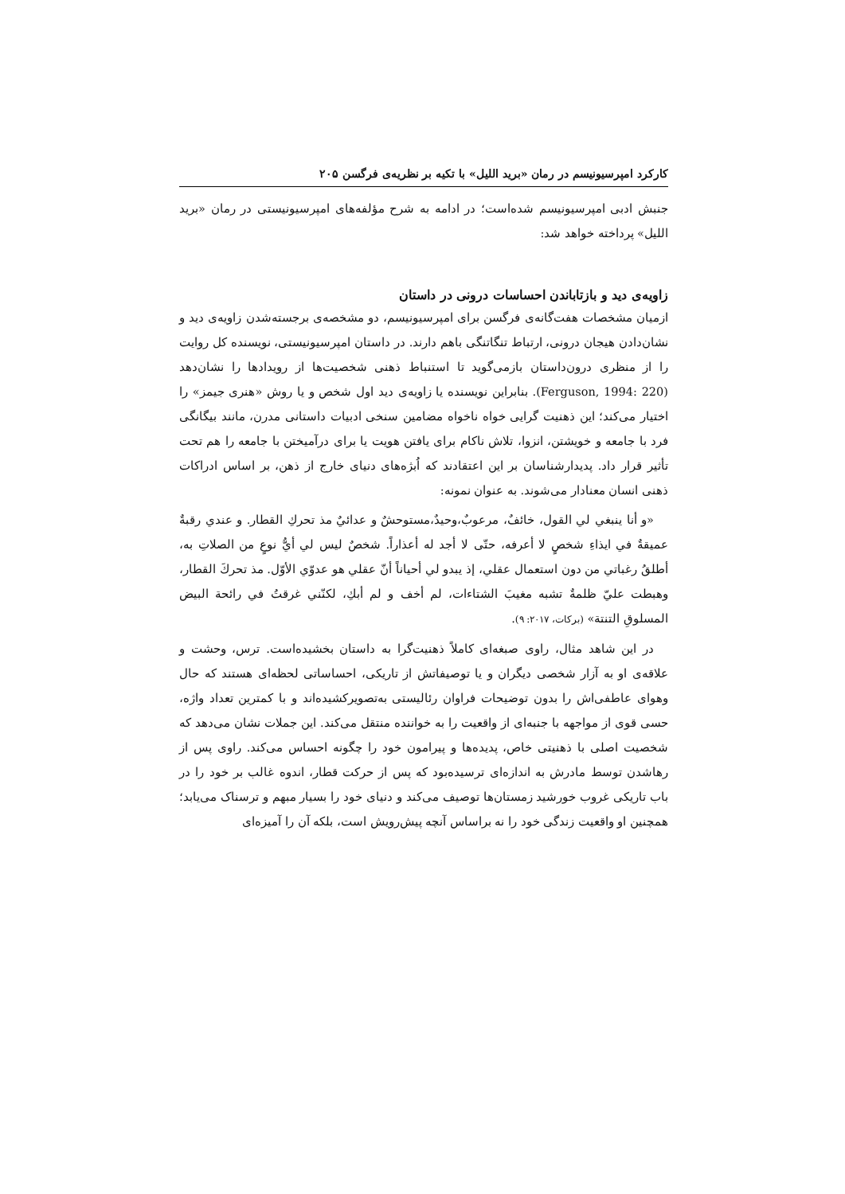کارکرد امپرسیونیسم در رمان «برید اللیل» با تکیه بر نظریه‌ی فرگسن ۲۰۵
جنبش ادبی امپرسیونیسم شده‌است؛ در ادامه به شرح مؤلفه‌های امپرسیونیستی در رمان «برید اللیل» پرداخته خواهد شد:
زاویه‌ی دید و بازتاباندن احساسات درونی در داستان
ازمیان مشخصات هفت‌گانه‌ی فرگسن برای امپرسیونیسم، دو مشخصه‌ی برجسته‌شدن زاویه‌ی دید و نشان‌دادن هیجان درونی، ارتباط تنگاتنگی باهم دارند. در داستان امپرسیونیستی، نویسنده کل روایت را از منظری درون‌داستان بازمی‌گوید تا استنباط ذهنی شخصیت‌ها از رویدادها را نشان‌دهد (Ferguson, 1994: 220). بنابراین نویسنده یا زاویه‌ی دید اول شخص و یا روش «هنری جیمز» را اختیار می‌کند؛ این ذهنیت گرایی خواه ناخواه مضامین سنخی ادبیات داستانی مدرن، مانند بیگانگی فرد با جامعه و خویشتن، انزوا، تلاش ناکام برای یافتن هویت یا برای درآمیختن با جامعه را هم تحت تأثیر قرار داد. پدیدارشناسان بر این اعتقادند که اُبژه‌های دنیای خارج از ذهن، بر اساس ادراکات ذهنی انسان معنادار می‌شوند. به عنوان نمونه:
«و أنا ينبغي لي القول، خائفٌ، مرعوبٌ،وحيدٌ،مستوحشٌ و عدائيٌ مذ تحركِ القطار. و عندي رقبةٌ عميقةٌ في ايذاءِ شخصٍ لا أعرفه، حتّى لا أجد له أعذاراً. شخصٌ ليس لي أيُّ نوعٍ من الصلاتِ به، أطلقُ رغباتي من دون استعمال عقلي، إذ يبدو لي أحياناً أنّ عقلي هو عدوّي الأوّل. مذ تحركَ القطار، وهبطت عليّ ظلمةٌ تشبه مغيبَ الشتاءات، لم أخف و لم أبكِ، لكنّني غرقتُ في رائحة البيض المسلوقِ التنتة» (برکات، ۲۰۱۷: ۹).
در این شاهد مثال، راوی صبغه‌ای کاملاً ذهنیت‌گرا به داستان بخشیده‌است. ترس، وحشت و علاقه‌ی او به آزار شخصی دیگران و یا توصیفاتش از تاریکی، احساساتی لحظه‌ای هستند که حال وهوای عاطفی‌اش را بدون توضیحات فراوان رئالیستی به‌تصویرکشیده‌اند و با کمترین تعداد واژه، حسی قوی از مواجهه با جنبه‌ای از واقعیت را به خواننده منتقل می‌کند. این جملات نشان می‌دهد که شخصیت اصلی با ذهنیتی خاص، پدیده‌ها و پیرامون خود را چگونه احساس می‌کند. راوی پس از رهاشدن توسط مادرش به اندازه‌ای ترسیده‌بود که پس از حرکت قطار، اندوه غالب بر خود را در باب تاریکی غروب خورشید زمستان‌ها توصیف می‌کند و دنیای خود را بسیار مبهم و ترسناک می‌یابد؛ همچنین او واقعیت زندگی خود را نه براساس آنچه پیش‌رویش است، بلکه آن را آمیزه‌ای